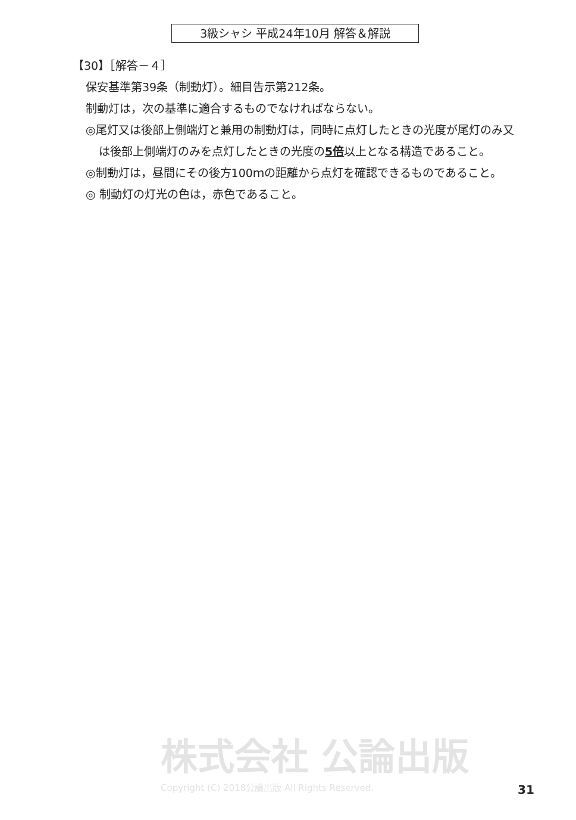3級シャシ 平成24年10月 解答＆解説
【30】［解答－４］
保安基準第39条（制動灯）。細目告示第212条。
制動灯は，次の基準に適合するものでなければならない。
◎尾灯又は後部上側端灯と兼用の制動灯は，同時に点灯したときの光度が尾灯のみ又は後部上側端灯のみを点灯したときの光度の5倍以上となる構造であること。
◎制動灯は，昼間にその後方100ｍの距離から点灯を確認できるものであること。
◎ 制動灯の灯光の色は，赤色であること。
株式会社 公論出版
Copyright (C) 2018公論出版 All Rights Reserved.
31